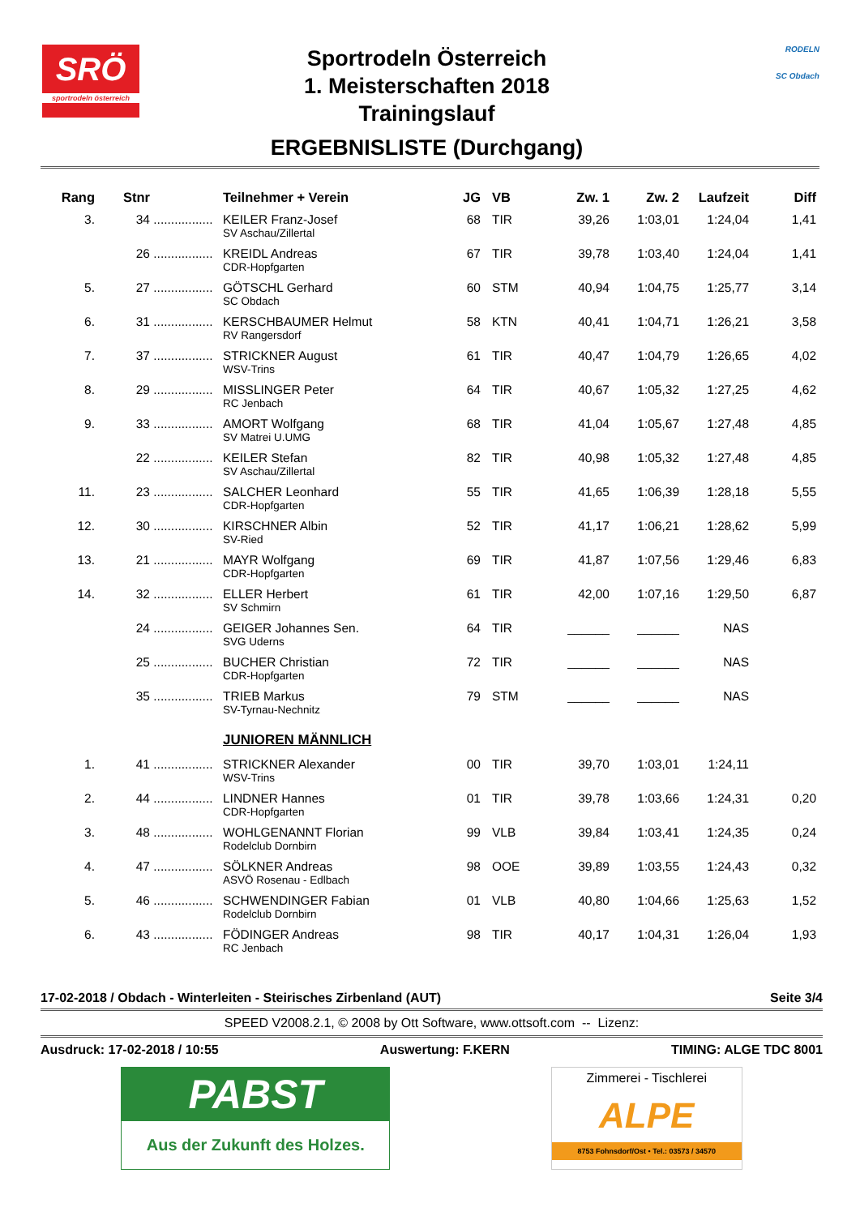SRÖ
sportrodeln österreich
Sportrodeln Österreich
1. Meisterschaften 2018
Trainingslauf
ERGEBNISLISTE (Durchgang)
RODELN
SC Obdach
| Rang | Stnr | | Teilnehmer + Verein | JG | VB | Zw. 1 | Zw. 2 | Laufzeit | Diff |
| --- | --- | --- | --- | --- | --- | --- | --- | --- | --- |
| 3. | 34 | ................. | KEILER Franz-Josef SV Aschau/Zillertal | 68 | TIR | 39,26 | 1:03,01 | 1:24,04 | 1,41 |
| | 26 | ................. | KREIDL Andreas CDR-Hopfgarten | 67 | TIR | 39,78 | 1:03,40 | 1:24,04 | 1,41 |
| 5. | 27 | ................. | GÖTSCHL Gerhard SC Obdach | 60 | STM | 40,94 | 1:04,75 | 1:25,77 | 3,14 |
| 6. | 31 | ................. | KERSCHBAUMER Helmut RV Rangersdorf | 58 | KTN | 40,41 | 1:04,71 | 1:26,21 | 3,58 |
| 7. | 37 | ................. | STRICKNER August WSV-Trins | 61 | TIR | 40,47 | 1:04,79 | 1:26,65 | 4,02 |
| 8. | 29 | ................. | MISSLINGER Peter RC Jenbach | 64 | TIR | 40,67 | 1:05,32 | 1:27,25 | 4,62 |
| 9. | 33 | ................. | AMORT Wolfgang SV Matrei U.UMG | 68 | TIR | 41,04 | 1:05,67 | 1:27,48 | 4,85 |
| | 22 | ................. | KEILER Stefan SV Aschau/Zillertal | 82 | TIR | 40,98 | 1:05,32 | 1:27,48 | 4,85 |
| 11. | 23 | ................. | SALCHER Leonhard CDR-Hopfgarten | 55 | TIR | 41,65 | 1:06,39 | 1:28,18 | 5,55 |
| 12. | 30 | ................. | KIRSCHNER Albin SV-Ried | 52 | TIR | 41,17 | 1:06,21 | 1:28,62 | 5,99 |
| 13. | 21 | ................. | MAYR Wolfgang CDR-Hopfgarten | 69 | TIR | 41,87 | 1:07,56 | 1:29,46 | 6,83 |
| 14. | 32 | ................. | ELLER Herbert SV Schmirn | 61 | TIR | 42,00 | 1:07,16 | 1:29,50 | 6,87 |
| | 24 | ................. | GEIGER Johannes Sen. SVG Uderns | 64 | TIR | ______ | ______ | NAS | |
| | 25 | ................. | BUCHER Christian CDR-Hopfgarten | 72 | TIR | ______ | ______ | NAS | |
| | 35 | ................. | TRIEB Markus SV-Tyrnau-Nechnitz | 79 | STM | ______ | ______ | NAS | |
| | | | JUNIOREN MÄNNLICH | | | | | | |
| 1. | 41 | ................. | STRICKNER Alexander WSV-Trins | 00 | TIR | 39,70 | 1:03,01 | 1:24,11 | |
| 2. | 44 | ................. | LINDNER Hannes CDR-Hopfgarten | 01 | TIR | 39,78 | 1:03,66 | 1:24,31 | 0,20 |
| 3. | 48 | ................. | WOHLGENANNT Florian Rodelclub Dornbirn | 99 | VLB | 39,84 | 1:03,41 | 1:24,35 | 0,24 |
| 4. | 47 | ................. | SÖLKNER Andreas ASVÖ Rosenau - Edlbach | 98 | OOE | 39,89 | 1:03,55 | 1:24,43 | 0,32 |
| 5. | 46 | ................. | SCHWENDINGER Fabian Rodelclub Dornbirn | 01 | VLB | 40,80 | 1:04,66 | 1:25,63 | 1,52 |
| 6. | 43 | ................. | FÖDINGER Andreas RC Jenbach | 98 | TIR | 40,17 | 1:04,31 | 1:26,04 | 1,93 |
17-02-2018 / Obdach - Winterleiten - Steirisches Zirbenland (AUT) Seite 3/4
SPEED V2008.2.1, © 2008 by Ott Software, www.ottsoft.com -- Lizenz:
Ausdruck: 17-02-2018 / 10:55 Auswertung: F.KERN TIMING: ALGE TDC 8001
PABST
Aus der Zukunft des Holzes.
Zimmerei - Tischlerei
ALPE
8753 Fohnsdorf/Ost • Tel.: 03573 / 34570